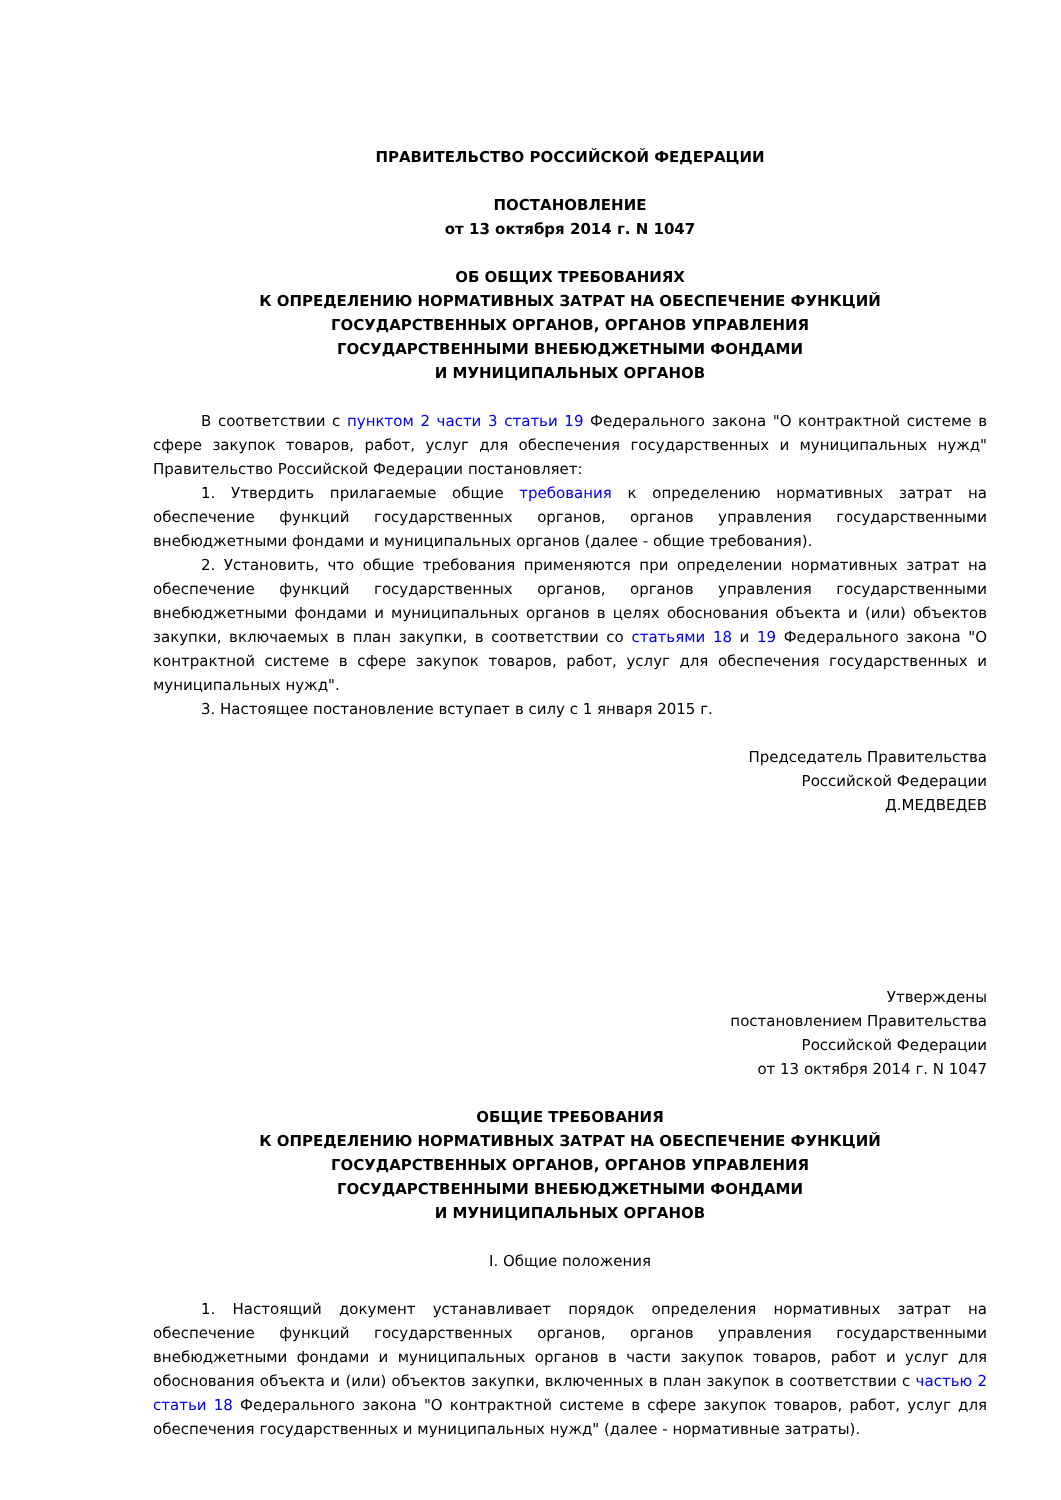ПРАВИТЕЛЬСТВО РОССИЙСКОЙ ФЕДЕРАЦИИ
ПОСТАНОВЛЕНИЕ
от 13 октября 2014 г. N 1047
ОБ ОБЩИХ ТРЕБОВАНИЯХ
К ОПРЕДЕЛЕНИЮ НОРМАТИВНЫХ ЗАТРАТ НА ОБЕСПЕЧЕНИЕ ФУНКЦИЙ
ГОСУДАРСТВЕННЫХ ОРГАНОВ, ОРГАНОВ УПРАВЛЕНИЯ
ГОСУДАРСТВЕННЫМИ ВНЕБЮДЖЕТНЫМИ ФОНДАМИ
И МУНИЦИПАЛЬНЫХ ОРГАНОВ
В соответствии с пунктом 2 части 3 статьи 19 Федерального закона "О контрактной системе в сфере закупок товаров, работ, услуг для обеспечения государственных и муниципальных нужд" Правительство Российской Федерации постановляет:
1. Утвердить прилагаемые общие требования к определению нормативных затрат на обеспечение функций государственных органов, органов управления государственными внебюджетными фондами и муниципальных органов (далее - общие требования).
2. Установить, что общие требования применяются при определении нормативных затрат на обеспечение функций государственных органов, органов управления государственными внебюджетными фондами и муниципальных органов в целях обоснования объекта и (или) объектов закупки, включаемых в план закупки, в соответствии со статьями 18 и 19 Федерального закона "О контрактной системе в сфере закупок товаров, работ, услуг для обеспечения государственных и муниципальных нужд".
3. Настоящее постановление вступает в силу с 1 января 2015 г.
Председатель Правительства
Российской Федерации
Д.МЕДВЕДЕВ
Утверждены
постановлением Правительства
Российской Федерации
от 13 октября 2014 г. N 1047
ОБЩИЕ ТРЕБОВАНИЯ
К ОПРЕДЕЛЕНИЮ НОРМАТИВНЫХ ЗАТРАТ НА ОБЕСПЕЧЕНИЕ ФУНКЦИЙ
ГОСУДАРСТВЕННЫХ ОРГАНОВ, ОРГАНОВ УПРАВЛЕНИЯ
ГОСУДАРСТВЕННЫМИ ВНЕБЮДЖЕТНЫМИ ФОНДАМИ
И МУНИЦИПАЛЬНЫХ ОРГАНОВ
I. Общие положения
1. Настоящий документ устанавливает порядок определения нормативных затрат на обеспечение функций государственных органов, органов управления государственными внебюджетными фондами и муниципальных органов в части закупок товаров, работ и услуг для обоснования объекта и (или) объектов закупки, включенных в план закупок в соответствии с частью 2 статьи 18 Федерального закона "О контрактной системе в сфере закупок товаров, работ, услуг для обеспечения государственных и муниципальных нужд" (далее - нормативные затраты).